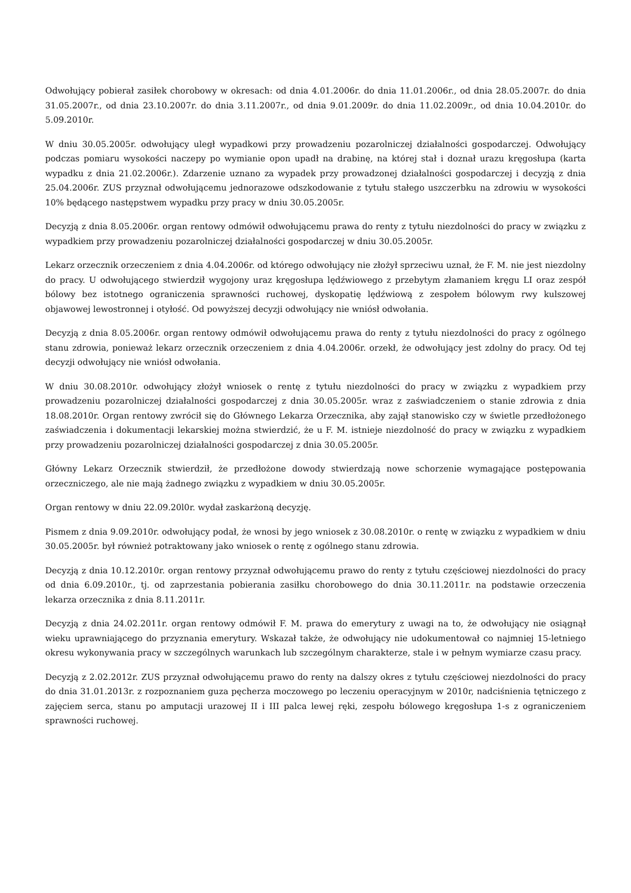Odwołujący pobierał zasiłek chorobowy w okresach: od dnia 4.01.2006r. do dnia 11.01.2006r., od dnia 28.05.2007r. do dnia 31.05.2007r., od dnia 23.10.2007r. do dnia 3.11.2007r., od dnia 9.01.2009r. do dnia 11.02.2009r., od dnia 10.04.2010r. do 5.09.2010r.
W dniu 30.05.2005r. odwołujący uległ wypadkowi przy prowadzeniu pozarolniczej działalności gospodarczej. Odwołujący podczas pomiaru wysokości naczepy po wymianie opon upadł na drabinę, na której stał i doznał urazu kręgosłupa (karta wypadku z dnia 21.02.2006r.). Zdarzenie uznano za wypadek przy prowadzonej działalności gospodarczej i decyzją z dnia 25.04.2006r. ZUS przyznał odwołującemu jednorazowe odszkodowanie z tytułu stałego uszczerbku na zdrowiu w wysokości 10% będącego następstwem wypadku przy pracy w dniu 30.05.2005r.
Decyzją z dnia 8.05.2006r. organ rentowy odmówił odwołującemu prawa do renty z tytułu niezdolności do pracy w związku z wypadkiem przy prowadzeniu pozarolniczej działalności gospodarczej w dniu 30.05.2005r.
Lekarz orzecznik orzeczeniem z dnia 4.04.2006r. od którego odwołujący nie złożył sprzeciwu uznał, że F. M. nie jest niezdolny do pracy. U odwołującego stwierdził wygojony uraz kręgosłupa lędźwiowego z przebytym złamaniem kręgu LI oraz zespół bólowy bez istotnego ograniczenia sprawności ruchowej, dyskopatię lędźwiową z zespołem bólowym rwy kulszowej objawowej lewostronnej i otyłość. Od powyższej decyzji odwołujący nie wniósł odwołania.
Decyzją z dnia 8.05.2006r. organ rentowy odmówił odwołującemu prawa do renty z tytułu niezdolności do pracy z ogólnego stanu zdrowia, ponieważ lekarz orzecznik orzeczeniem z dnia 4.04.2006r. orzekł, że odwołujący jest zdolny do pracy. Od tej decyzji odwołujący nie wniósł odwołania.
W dniu 30.08.2010r. odwołujący złożył wniosek o rentę z tytułu niezdolności do pracy w związku z wypadkiem przy prowadzeniu pozarolniczej działalności gospodarczej z dnia 30.05.2005r. wraz z zaświadczeniem o stanie zdrowia z dnia 18.08.2010r. Organ rentowy zwrócił się do Głównego Lekarza Orzecznika, aby zajął stanowisko czy w świetle przedłożonego zaświadczenia i dokumentacji lekarskiej można stwierdzić, że u F. M. istnieje niezdolność do pracy w związku z wypadkiem przy prowadzeniu pozarolniczej działalności gospodarczej z dnia 30.05.2005r.
Główny Lekarz Orzecznik stwierdził, że przedłożone dowody stwierdzają nowe schorzenie wymagające postępowania orzeczniczego, ale nie mają żadnego związku z wypadkiem w dniu 30.05.2005r.
Organ rentowy w dniu 22.09.20l0r. wydał zaskarżoną decyzję.
Pismem z dnia 9.09.2010r. odwołujący podał, że wnosi by jego wniosek z 30.08.2010r. o rentę w związku z wypadkiem w dniu 30.05.2005r. był również potraktowany jako wniosek o rentę z ogólnego stanu zdrowia.
Decyzją z dnia 10.12.2010r. organ rentowy przyznał odwołującemu prawo do renty z tytułu częściowej niezdolności do pracy od dnia 6.09.2010r., tj. od zaprzestania pobierania zasiłku chorobowego do dnia 30.11.2011r. na podstawie orzeczenia lekarza orzecznika z dnia 8.11.2011r.
Decyzją z dnia 24.02.2011r. organ rentowy odmówił F. M. prawa do emerytury z uwagi na to, że odwołujący nie osiągnął wieku uprawniającego do przyznania emerytury. Wskazał także, że odwołujący nie udokumentował co najmniej 15-letniego okresu wykonywania pracy w szczególnych warunkach lub szczególnym charakterze, stale i w pełnym wymiarze czasu pracy.
Decyzją z 2.02.2012r. ZUS przyznał odwołującemu prawo do renty na dalszy okres z tytułu częściowej niezdolności do pracy do dnia 31.01.2013r. z rozpoznaniem guza pęcherza moczowego po leczeniu operacyjnym w 2010r, nadciśnienia tętniczego z zajęciem serca, stanu po amputacji urazowej II i III palca lewej ręki, zespołu bólowego kręgosłupa 1-s z ograniczeniem sprawności ruchowej.